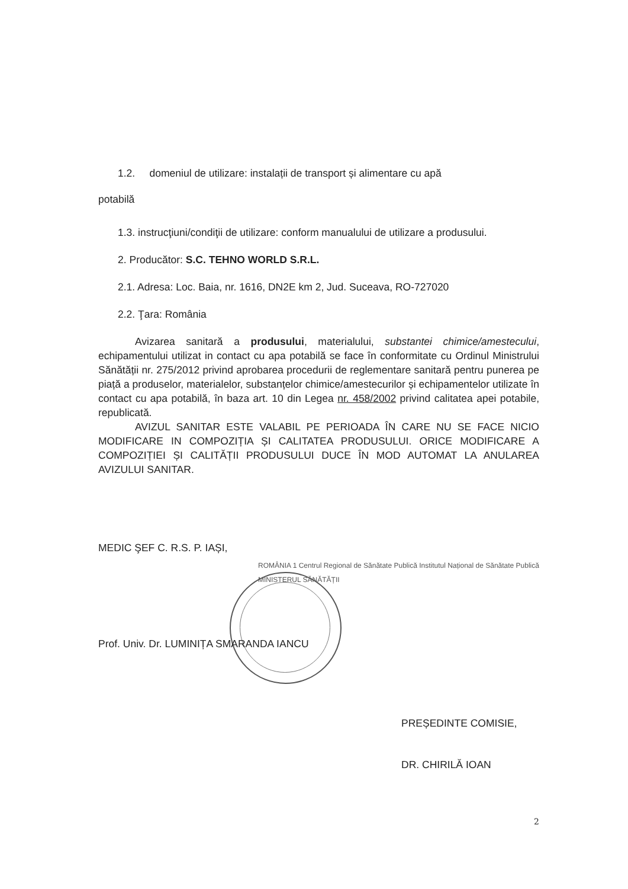1.2. domeniul de utilizare: instalații de transport și alimentare cu apă
potabilă
1.3. instrucţiuni/condiţii de utilizare: conform manualului de utilizare a produsului.
2. Producător: S.C. TEHNO WORLD S.R.L.
2.1. Adresa: Loc. Baia, nr. 1616, DN2E km 2, Jud. Suceava, RO-727020
2.2. Ţara: România
Avizarea sanitară a produsului, materialului, substantei chimice/amestecului, echipamentului utilizat in contact cu apa potabilă se face în conformitate cu Ordinul Ministrului Sănătății nr. 275/2012 privind aprobarea procedurii de reglementare sanitară pentru punerea pe piață a produselor, materialelor, substanțelor chimice/amestecurilor și echipamentelor utilizate în contact cu apa potabilă, în baza art. 10 din Legea nr. 458/2002 privind calitatea apei potabile, republicată.
AVIZUL SANITAR ESTE VALABIL PE PERIOADA ÎN CARE NU SE FACE NICIO MODIFICARE IN COMPOZIȚIA ȘI CALITATEA PRODUSULUI. ORICE MODIFICARE A COMPOZIȚIEI ȘI CALITĂȚII PRODUSULUI DUCE ÎN MOD AUTOMAT LA ANULAREA AVIZULUI SANITAR.
MEDIC ŞEF C. R.S. P. IAȘI,
ROMÂNIA 1 Centrul Regional de Sănătate Publică Institutul Național de Sănătate Publică MINISTERUL SĂNĂTĂȚII
Prof. Univ. Dr. LUMINIȚA SMARANDA IANCU
PREȘEDINTE COMISIE,
DR. CHIRILĂ IOAN
2